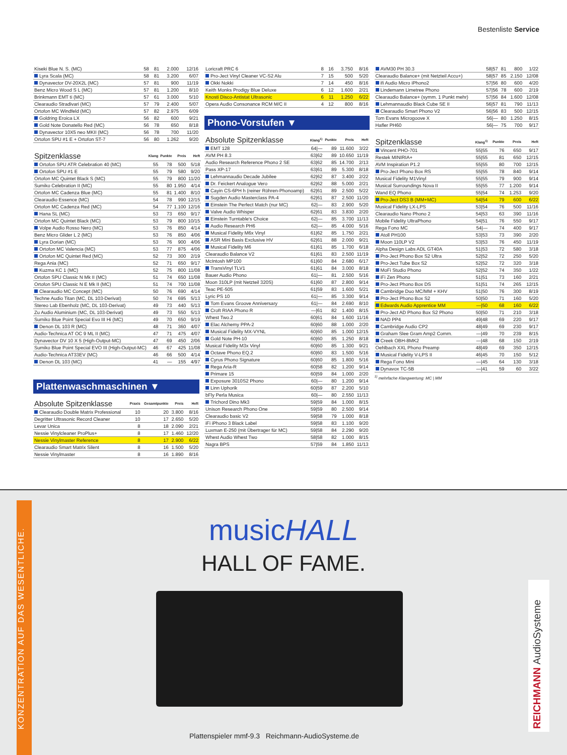Bestenliste Service
| Kiseki Blue N. S. (MC) | 58 | 81 | 2.000 | 12/16 |
| Lyra Scala (MC) | 58 | 81 | 3.200 | 6/07 |
| Dynavector DV-20X2L (MC) | 57 | 81 | 900 | 11/19 |
| Benz Micro Wood S L (MC) | 57 | 81 | 1.200 | 8/10 |
| Brinkmann EMT ti (MC) | 57 | 61 | 3.000 | 5/10 |
| Clearaudio Stradivari (MC) | 57 | 79 | 2.400 | 5/07 |
| Ortofon MC Windfeld (MC) | 57 | 82 | 2.975 | 6/09 |
| Goldring Eroica LX | 56 | 82 | 600 | 9/21 |
| Gold Note Donatello Red (MC) | 56 | 78 | 650 | 8/18 |
| Dynavector 10X5 neo MKII (MC) | 56 | 78 | 700 | 11/20 |
| Ortofon SPU #1 E + Ortofon ST-7 | 56 | 80 | 1.262 | 9/20 |
| Spitzenklasse | Klang | Punkte | Preis | Heft |
| --- | --- | --- | --- | --- |
| Ortofon SPU ATR Celebration 40 (MC) | 55 | 78 | 500 | 5/18 |
| Ortofon SPU #1 E | 55 | 79 | 580 | 9/20 |
| Ortofon MC Quintet Black S (MC) | 55 | 79 | 800 | 11/20 |
| Sumiko Celebration II (MC) | 55 | 80 | 1.950 | 4/14 |
| Ortofon MC Cadenza Blue (MC) | 55 | 81 | 1.400 | 8/10 |
| Clearaudio Essence (MC) | 54 | 78 | 990 | 12/15 |
| Ortofon MC Cadenza Red (MC) | 54 | 77 | 1.100 | 12/16 |
| Hana SL (MC) | 53 | 73 | 650 | 9/17 |
| Ortofon MC Quintet Black (MC) | 53 | 79 | 800 | 10/15 |
| Volpe Audio Rosso Nero (MC) | 53 | 76 | 850 | 4/14 |
| Benz Micro Glider L 2 (MC) | 53 | 76 | 850 | 4/06 |
| Lyra Dorian (MC) | 53 | 76 | 900 | 4/06 |
| Ortofon MC Valencia (MC) | 53 | 77 | 875 | 4/06 |
| Ortofon MC Quintet Red (MC) | 52 | 73 | 300 | 2/19 |
| Rega Ania (MC) | 52 | 71 | 650 | 9/17 |
| Kuzma KC 1 (MC) | 52 | 75 | 800 | 11/08 |
| Ortofon SPU Classic N Mk II (MC) | 51 | 74 | 650 | 11/08 |
| Ortofon SPU Classic N E Mk II (MC) | 51 | 74 | 700 | 11/08 |
| Clearaudio MC Concept (MC) | 50 | 76 | 690 | 4/14 |
| Techne Audio Titan (MC, DL 103-Derivat) | 50 | 74 | 695 | 5/13 |
| Stereo Lab Ebenholz (MC, DL 103-Derivat) | 49 | 73 | 440 | 5/13 |
| Zu Audio Aluminium (MC, DL 103-Derivat) | 49 | 73 | 550 | 5/13 |
| Sumiko Blue Point Special Evo III Hi (MC) | 49 | 70 | 650 | 9/19 |
| Denon DL 103 R (MC) | 48 | 71 | 360 | 4/07 |
| Audio-Technica AT OC 9 ML II (MC) | 47 | 71 | 475 | 4/07 |
| Dynavector DV 10 X 5 (High-Output-MC) | 47 | 69 | 450 | 2/06 |
| Sumiko Blue Point Special EVO III (High-Output-MC) | 46 | 67 | 425 | 11/08 |
| Audio-Technica AT33EV (MC) | 46 | 66 | 500 | 4/14 |
| Denon DL 103 (MC) | 41 | — | 155 | 4/97 |
Plattenwaschmaschinen ▼
| Absolute Spitzenklasse | Praxis | Gesamtpunkte | Preis | Heft |
| --- | --- | --- | --- | --- |
| Clearaudio Double Matrix Professional | 10 | 20 | 3.800 | 8/16 |
| Degritter Ultrasonic Record Cleaner | 10 | 17 | 2.650 | 5/20 |
| Levar Unica | 8 | 18 | 2.090 | 2/21 |
| Nessie Vinylcleaner ProPlus+ | 8 | 17 | 1.460 | 12/20 |
| Nessie Vinylmaster Reference | 8 | 17 | 2.900 | 6/22 |
| Clearaudio Smart Matrix Silent | 8 | 16 | 1.500 | 5/20 |
| Nessie Vinylmaster | 8 | 16 | 1.890 | 8/16 |
| Loricraft PRC 6 | 8 | 16 | 3.750 | 8/16 |
| Pro-Ject Vinyl Cleaner VC-S2 Alu | 7 | 15 | 500 | 5/20 |
| Okki Nokki | 7 | 14 | 450 | 8/16 |
| Keith Monks Prodigy Blue Deluxe | 6 | 12 | 1.600 | 2/21 |
| Knosti Disco-Antistat Ultrasonic | 6 | 11 | 1.250 | 6/22 |
| Opera Audio Consonance RCM M/C II | 4 | 12 | 800 | 8/16 |
Phono-Vorstufen ▼
| Absolute Spitzenklasse | Klang<sup>1)</sup> | Punkte | Preis | Heft |
| --- | --- | --- | --- | --- |
| EMT 128 | 64/— | 89 | 11.600 | 3/22 |
| AVM PH 8.3 | 63/62 | 89 | 10.650 | 11/19 |
| Audio Research Reference Phono 2 SE | 63/62 | 85 | 14.700 | 2/13 |
| Pass XP-17 | 63/61 | 89 | 5.300 | 8/18 |
| Lehmannaudio Decade Jubilee | 62/62 | 87 | 3.400 | 2/22 |
| Dr. Feickert Analogue Vero | 62/62 | 88 | 5.000 | 2/21 |
| Cayin CS-6PH h (reiner Röhren-Phonoamp) | 62/61 | 89 | 2.500 | 5/22 |
| Sugden Audio Masterclass PA-4 | 62/61 | 87 | 2.500 | 11/20 |
| Einstein The Perfect Match (nur MC) | 62/— | 83 | 2.900 | 5/20 |
| Valve Audio Whisper | 62/61 | 83 | 3.830 | 2/20 |
| Einstein Turntable's Choice | 62/— | 85 | 3.700 | 11/13 |
| Audio Research PH6 | 62/— | 85 | 4.000 | 5/16 |
| Musical Fidelity M6x Vinyl | 61/62 | 85 | 1.750 | 2/21 |
| ASR Mini Basis Exclusive HV | 62/61 | 88 | 2.000 | 9/21 |
| Musical Fidelity M6 | 61/61 | 85 | 1.700 | 6/18 |
| Clearaudio Balance V2 | 61/61 | 83 | 2.500 | 11/19 |
| McIntosh MP100 | 61/60 | 84 | 2.680 | 6/17 |
| TransVinyl TLV1 | 61/61 | 84 | 3.000 | 8/18 |
| Bauer Audio Phono | 61/— | 81 | 2.500 | 5/16 |
| Moon 310LP (mit Netzteil 320S) | 61/60 | 87 | 2.800 | 9/14 |
| Teac PE-505 | 61/59 | 83 | 1.600 | 5/21 |
| Lyric PS 10 | 61/— | 85 | 3.300 | 9/14 |
| Tom Evans Groove Anniversary | 61/— | 84 | 2.690 | 8/10 |
| Croft RIAA Phono R | —/61 | 82 | 1.400 | 8/15 |
| Whest Two.2 | 60/61 | 84 | 1.600 | 11/16 |
| Elac Alchemy PPA-2 | 60/60 | 88 | 1.000 | 2/20 |
| Musical Fidelity MX-VYNL | 60/60 | 85 | 1.000 | 12/15 |
| Gold Note PH-10 | 60/60 | 85 | 1.250 | 8/18 |
| Musical Fidelity M3x Vinyl | 60/60 | 85 | 1.300 | 9/21 |
| Octave Phono EQ.2 | 60/60 | 83 | 1.500 | 5/16 |
| Cyrus Phono Signature | 60/60 | 85 | 1.800 | 5/16 |
| Rega Aria-R | 60/58 | 82 | 1.200 | 9/14 |
| Primare 15 | 60/59 | 84 | 1.000 | 2/20 |
| Exposure 3010S2 Phono | 60/— | 80 | 1.200 | 9/14 |
| Linn Uphorik | 60/59 | 87 | 2.200 | 5/10 |
| bFly Perla Musica | 60/— | 80 | 2.550 | 11/13 |
| Trichord Dino Mk3 | 59/59 | 84 | 1.000 | 8/15 |
| Unison Research Phono One | 59/59 | 80 | 2.500 | 9/14 |
| Clearaudio basic V2 | 59/58 | 79 | 1.000 | 8/18 |
| iFi iPhono 3 Black Label | 59/58 | 83 | 1.100 | 9/20 |
| Luxman E-250 (mit Übertrager für MC) | 59/58 | 84 | 2.290 | 9/20 |
| Whest Audio Whest Two | 58/58 | 82 | 1.000 | 8/15 |
| Nagra BPS | 57/59 | 84 | 1.850 | 11/13 |
| AVM30 PH 30.3 | 58/57 | 81 | 800 | 1/22 |
| Clearaudio Balance+ (mit Netzteil Accu+) | 58/57 | 85 | 2.150 | 12/08 |
| ifi Audio Micro iPhono2 | 57/56 | 80 | 600 | 4/20 |
| Lindemann Limetree Phono | 57/56 | 78 | 600 | 2/19 |
| Clearaudio Balance+ (symm. 1 Punkt mehr) | 57/56 | 84 | 1.600 | 12/08 |
| Lehmannaudio Black Cube SE II | 56/57 | 81 | 790 | 11/13 |
| Clearaudio Smart Phono V2 | 56/56 | 83 | 500 | 12/15 |
| Tom Evans Microgoove X | 56/— | 80 | 1.250 | 8/15 |
| Hafler PH60 | 56/— | 75 | 700 | 9/17 |
| Spitzenklasse | Klang<sup>1)</sup> | Punkte | Preis | Heft |
| --- | --- | --- | --- | --- |
| Vincent PHO-701 | 55/55 | 76 | 650 | 9/17 |
| Restek MINIRIA+ | 55/55 | 81 | 650 | 12/15 |
| AVM Inspiration P1.2 | 55/55 | 80 | 700 | 12/15 |
| Pro-Ject Phono Box RS | 55/55 | 78 | 840 | 9/14 |
| Musical Fidelity M1Vinyl | 55/55 | 79 | 900 | 9/14 |
| Musical Surroundings Nova II | 55/55 | 77 | 1.200 | 9/14 |
| Wand EQ Phono | 55/54 | 74 | 1.253 | 9/20 |
| Pro-Ject DS3 B (MM+MC) | 54/54 | 79 | 600 | 6/22 |
| Musical Fidelity LX-LPS | 53/54 | 76 | 500 | 11/16 |
| Clearaudio Nano Phono 2 | 54/53 | 63 | 390 | 11/16 |
| Mobile Fidelity UltraPhono | 54/51 | 76 | 550 | 9/17 |
| Rega Fono MC | 54/— | 74 | 400 | 9/17 |
| Atoll PH100 | 53/53 | 73 | 390 | 2/20 |
| Moon 110LP V2 | 53/53 | 76 | 450 | 11/19 |
| Alpha Design Labs ADL GT40A | 51/53 | 72 | 580 | 3/18 |
| Pro-Ject Phono Box S2 Ultra | 52/52 | 72 | 250 | 5/20 |
| Pro-Ject Tube Box S2 | 52/52 | 72 | 320 | 3/18 |
| MoFi Studio Phono | 52/52 | 74 | 350 | 1/22 |
| iFi Zen Phono | 51/51 | 73 | 160 | 2/21 |
| Pro-Ject Phono Box DS | 51/51 | 74 | 265 | 12/15 |
| Cambridge Duo MC/MM + KHV | 51/50 | 76 | 300 | 8/19 |
| Pro-Ject Phono Box S2 | 50/50 | 71 | 160 | 5/20 |
| Edwards Audio Apprentice MM | —/50 | 68 | 160 | 6/22 |
| Pro-Ject AD Phono Box S2 Phono | 50/50 | 71 | 210 | 3/18 |
| NAD PP4 | 49/48 | 69 | 220 | 9/17 |
| Cambridge Audio CP2 | 48/49 | 69 | 230 | 9/17 |
| Graham Slee Gram Amp2 Comm. | —/49 | 70 | 239 | 8/15 |
| Creek OBH-8MK2 | —/48 | 68 | 150 | 2/19 |
| Oehlbach XXL Phono Preamp | 48/49 | 69 | 350 | 12/15 |
| Musical Fidelity V-LPS II | 46/45 | 70 | 150 | 5/12 |
| Rega Fono Mini | —/45 | 64 | 130 | 3/18 |
| Dynavox TC-5B | —/41 | 59 | 60 | 3/22 |
<sup>1)</sup> mehrfache Klangwertung: MC | MM
KONZENTRATION AUF DAS WESENTLICHE.
musicHALL
HALL OF FAME.
Plattenspieler mmf-9.3 Reichmann-AudioSysteme.de
REICHMANN AudioSysteme